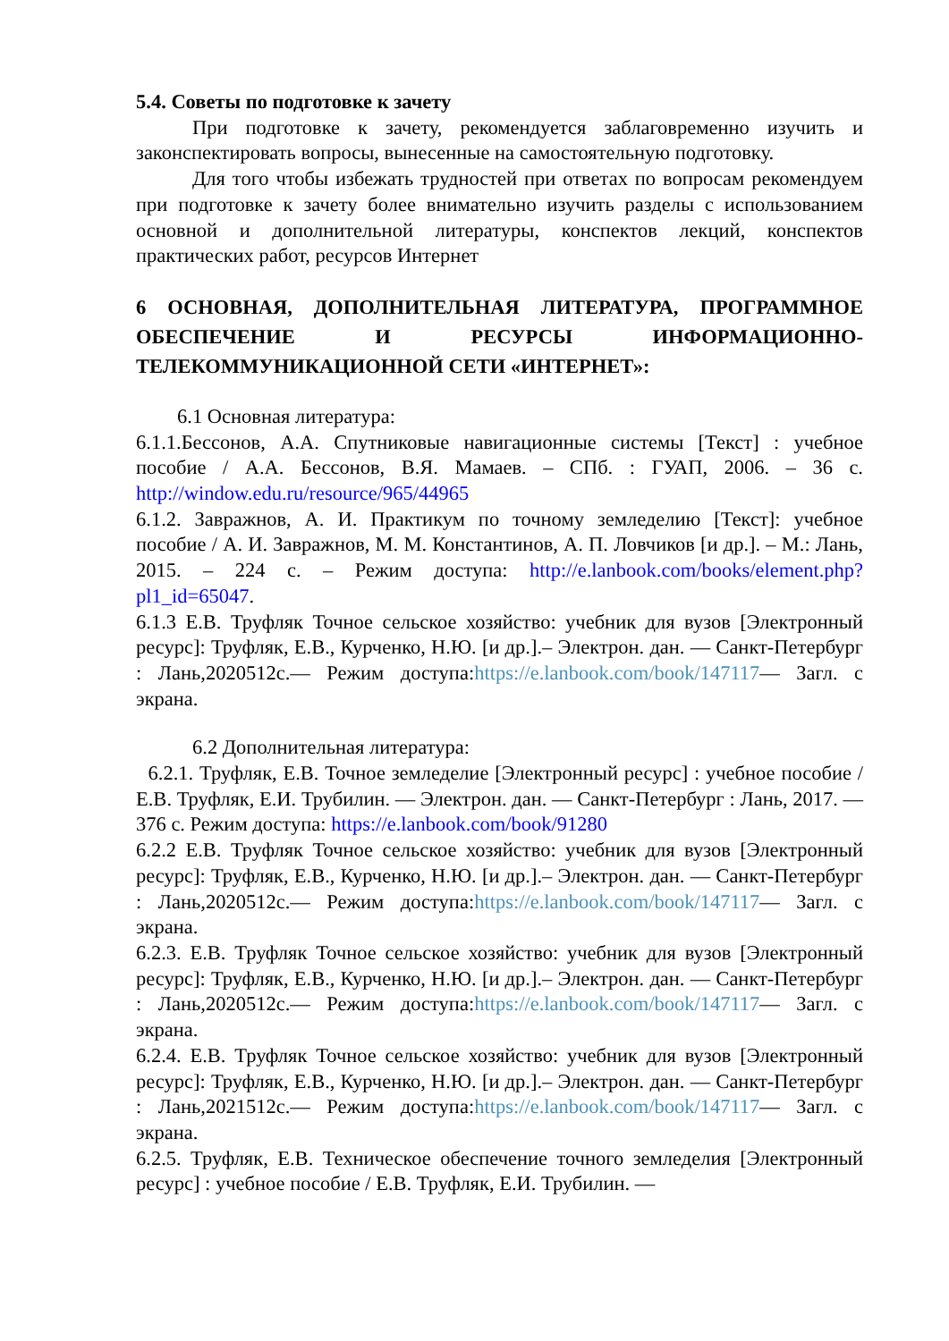5.4. Советы по подготовке к зачету
При подготовке к зачету, рекомендуется заблаговременно изучить и законспектировать вопросы, вынесенные на самостоятельную подготовку.
Для того чтобы избежать трудностей при ответах по вопросам рекомендуем при подготовке к зачету более внимательно изучить разделы с использованием основной и дополнительной литературы, конспектов лекций, конспектов практических работ, ресурсов Интернет
6 ОСНОВНАЯ, ДОПОЛНИТЕЛЬНАЯ ЛИТЕРАТУРА, ПРОГРАММНОЕ ОБЕСПЕЧЕНИЕ И РЕСУРСЫ ИНФОРМАЦИОННО-ТЕЛЕКОММУНИКАЦИОННОЙ СЕТИ «ИНТЕРНЕТ»:
6.1 Основная литература:
6.1.1.Бессонов, А.А. Спутниковые навигационные системы [Текст] : учебное пособие / А.А. Бессонов, В.Я. Мамаев. – СПб. : ГУАП, 2006. – 36 с. http://window.edu.ru/resource/965/44965
6.1.2. Завражнов, А. И. Практикум по точному земледелию [Текст]: учебное пособие / А. И. Завражнов, М. М. Константинов, А. П. Ловчиков [и др.]. – М.: Лань, 2015. – 224 с. – Режим доступа: http://e.lanbook.com/books/element.php?pl1_id=65047.
6.1.3 Е.В. Труфляк Точное сельское хозяйство: учебник для вузов [Электронный ресурс]: Труфляк, Е.В., Курченко, Н.Ю. [и др.].– Электрон. дан. — Санкт-Петербург : Лань,2020512с.— Режим доступа:https://e.lanbook.com/book/147117— Загл. с экрана.
6.2 Дополнительная литература:
6.2.1. Труфляк, Е.В. Точное земледелие [Электронный ресурс] : учебное пособие / Е.В. Труфляк, Е.И. Трубилин. — Электрон. дан. — Санкт-Петербург : Лань, 2017. — 376 с. Режим доступа: https://e.lanbook.com/book/91280
6.2.2 Е.В. Труфляк Точное сельское хозяйство: учебник для вузов [Электронный ресурс]: Труфляк, Е.В., Курченко, Н.Ю. [и др.].– Электрон. дан. — Санкт-Петербург : Лань,2020512с.— Режим доступа:https://e.lanbook.com/book/147117— Загл. с экрана.
6.2.3. Е.В. Труфляк Точное сельское хозяйство: учебник для вузов [Электронный ресурс]: Труфляк, Е.В., Курченко, Н.Ю. [и др.].– Электрон. дан. — Санкт-Петербург : Лань,2020512с.— Режим доступа:https://e.lanbook.com/book/147117— Загл. с экрана.
6.2.4. Е.В. Труфляк Точное сельское хозяйство: учебник для вузов [Электронный ресурс]: Труфляк, Е.В., Курченко, Н.Ю. [и др.].– Электрон. дан. — Санкт-Петербург : Лань,2021512с.— Режим доступа:https://e.lanbook.com/book/147117— Загл. с экрана.
6.2.5. Труфляк, Е.В. Техническое обеспечение точного земледелия [Электронный ресурс] : учебное пособие / Е.В. Труфляк, Е.И. Трубилин. —